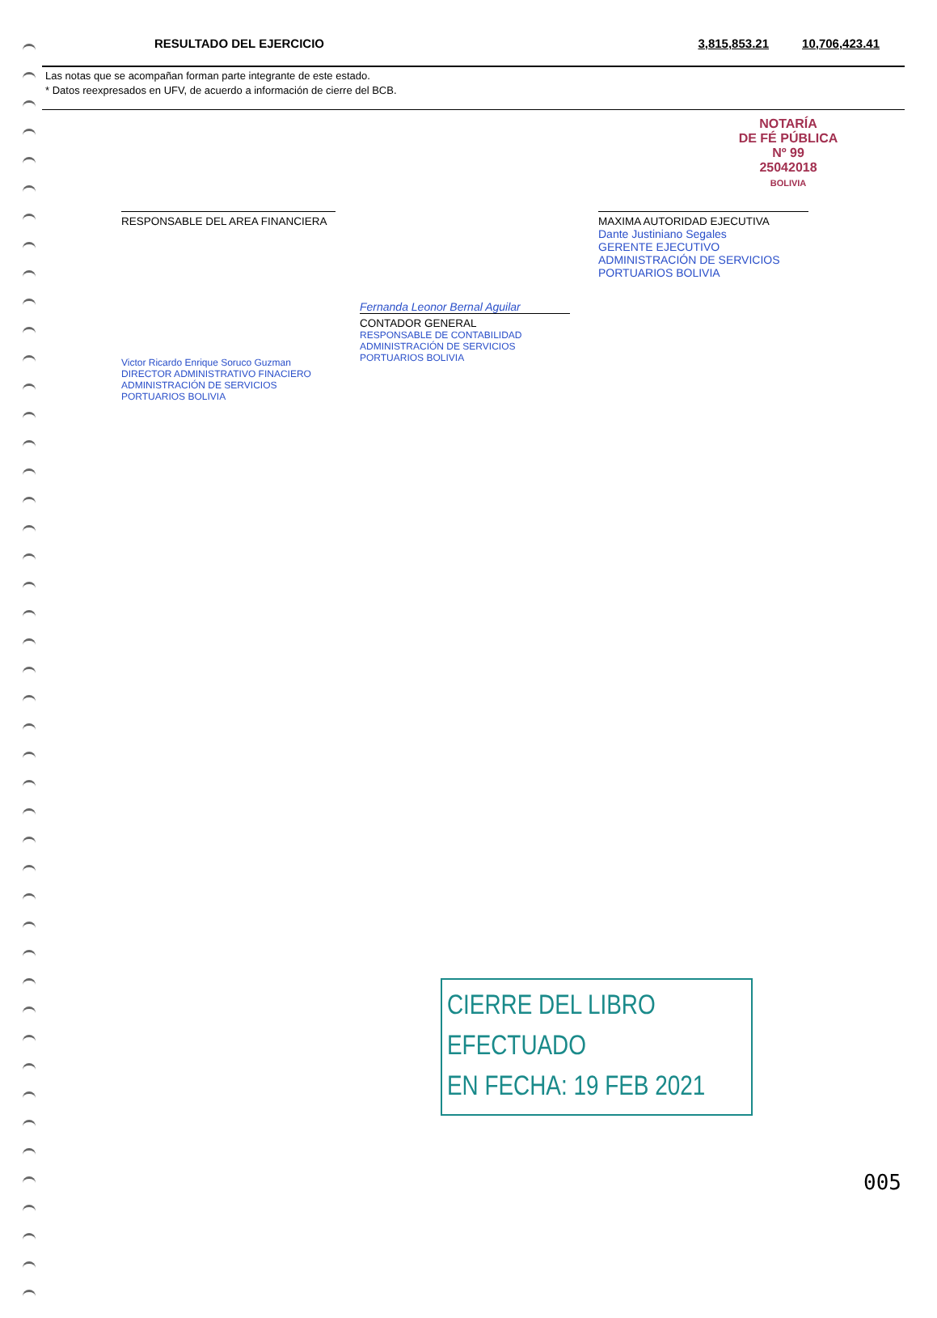| RESULTADO DEL EJERCICIO | 3,815,853.21 | 10,706,423.41 |
Las notas que se acompañan forman parte integrante de este estado.
* Datos reexpresados en UFV, de acuerdo a información de cierre del BCB.
NOTARÍA
DE FÉ PÚBLICA
Nº 99
25042018
BOLIVIA
RESPONSABLE DEL AREA FINANCIERA
Victor Ricardo Enrique Soruco Guzman
DIRECTOR ADMINISTRATIVO FINACIERO
ADMINISTRACIÓN DE SERVICIOS PORTUARIOS BOLIVIA
Fernanda Leonor Bernal Aguilar
CONTADOR GENERAL
RESPONSABLE DE CONTABILIDAD
ADMINISTRACIÓN DE SERVICIOS PORTUARIOS BOLIVIA
MAXIMA AUTORIDAD EJECUTIVA
Dante Justiniano Segales
GERENTE EJECUTIVO
ADMINISTRACIÓN DE SERVICIOS PORTUARIOS BOLIVIA
CIERRE DEL LIBRO EFECTUADO
EN FECHA: 19 FEB 2021
005